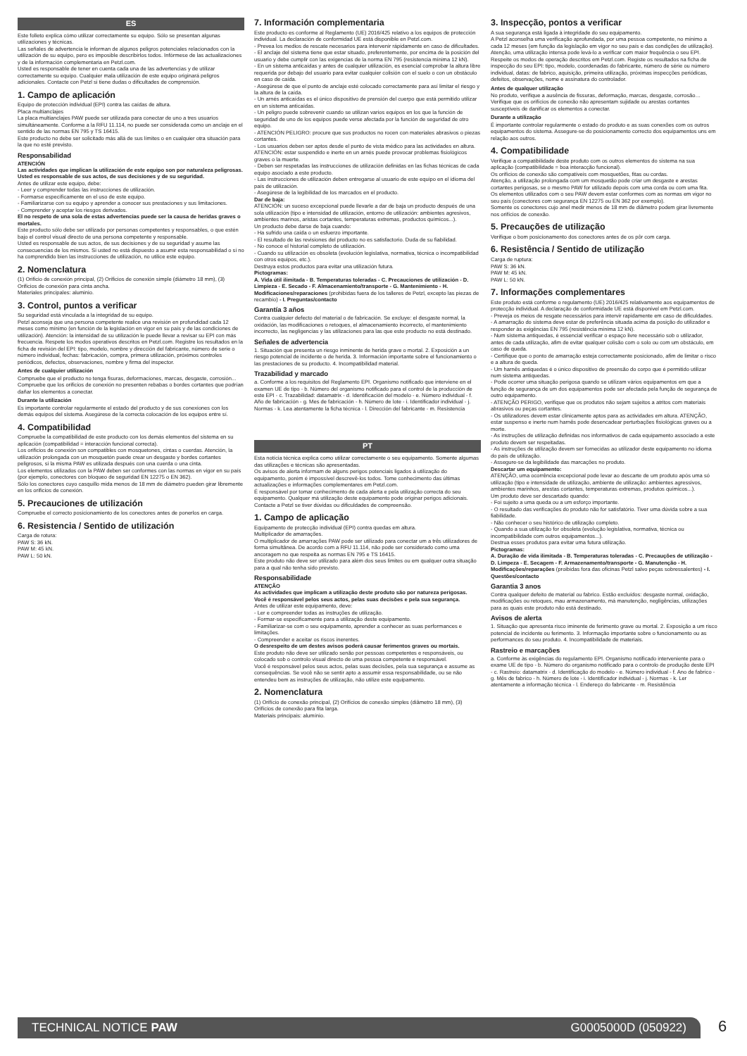ES
Este folleto explica cómo utilizar correctamente su equipo. Sólo se presentan algunas utilizaciones y técnicas.
Las señales de advertencia le informan de algunos peligros potenciales relacionados con la utilización de su equipo, pero es imposible describirlos todos. Infórmese de las actualizaciones y de la información complementaria en Petzl.com.
Usted es responsable de tener en cuenta cada una de las advertencias y de utilizar correctamente su equipo. Cualquier mala utilización de este equipo originará peligros adicionales. Contacte con Petzl si tiene dudas o dificultades de comprensión.
1. Campo de aplicación
Equipo de protección individual (EPI) contra las caídas de altura.
Placa multianclajes
La placa multianclajes PAW puede ser utilizada para conectar de uno a tres usuarios simultáneamente. Conforme a la RFU 11.114, no puede ser considerada como un anclaje en el sentido de las normas EN 795 y TS 16415.
Este producto no debe ser solicitado más allá de sus límites o en cualquier otra situación para la que no esté previsto.
Responsabilidad
ATENCIÓN
Las actividades que implican la utilización de este equipo son por naturaleza peligrosas.
Usted es responsable de sus actos, de sus decisiones y de su seguridad.
Antes de utilizar este equipo, debe:
- Leer y comprender todas las instrucciones de utilización.
- Formarse específicamente en el uso de este equipo.
- Familiarizarse con su equipo y aprender a conocer sus prestaciones y sus limitaciones.
- Comprender y aceptar los riesgos derivados.
El no respeto de una sola de estas advertencias puede ser la causa de heridas graves o mortales.
Este producto sólo debe ser utilizado por personas competentes y responsables, o que estén bajo el control visual directo de una persona competente y responsable.
Usted es responsable de sus actos, de sus decisiones y de su seguridad y asume las consecuencias de los mismos. Si usted no está dispuesto a asumir esta responsabilidad o si no ha comprendido bien las instrucciones de utilización, no utilice este equipo.
2. Nomenclatura
(1) Orificio de conexión principal, (2) Orificios de conexión simple (diámetro 18 mm), (3) Orificios de conexión para cinta ancha.
Materiales principales: aluminio.
3. Control, puntos a verificar
Su seguridad está vinculada a la integridad de su equipo.
Petzl aconseja que una persona competente realice una revisión en profundidad cada 12 meses como mínimo (en función de la legislación en vigor en su país y de las condiciones de utilización). Atención: la intensidad de su utilización le puede llevar a revisar su EPI con más frecuencia. Respete los modos operativos descritos en Petzl.com. Registre los resultados en la ficha de revisión del EPI: tipo, modelo, nombre y dirección del fabricante, número de serie o número individual, fechas: fabricación, compra, primera utilización, próximos controles periódicos, defectos, observaciones, nombre y firma del inspector.
Antes de cualquier utilización
Compruebe que el producto no tenga fisuras, deformaciones, marcas, desgaste, corrosión...
Compruebe que los orificios de conexión no presenten rebabas o bordes cortantes que podrían dañar los elementos a conectar.
Durante la utilización
Es importante controlar regularmente el estado del producto y de sus conexiones con los demás equipos del sistema. Asegúrese de la correcta colocación de los equipos entre sí.
4. Compatibilidad
Compruebe la compatibilidad de este producto con los demás elementos del sistema en su aplicación (compatibilidad = interacción funcional correcta).
Los orificios de conexión son compatibles con mosquetones, cintas o cuerdas. Atención, la utilización prolongada con un mosquetón puede crear un desgaste y bordes cortantes peligrosos, si la misma PAW es utilizada después con una cuerda o una cinta.
Los elementos utilizados con la PAW deben ser conformes con las normas en vigor en su país (por ejemplo, conectores con bloqueo de seguridad EN 12275 o EN 362).
Sólo los conectores cuyo casquillo mida menos de 18 mm de diámetro pueden girar libremente en los orificios de conexión.
5. Precauciones de utilización
Compruebe el correcto posicionamiento de los conectores antes de ponerlos en carga.
6. Resistencia / Sentido de utilización
Carga de rotura:
PAW S: 36 kN.
PAW M: 45 kN.
PAW L: 50 kN.
7. Información complementaria
Este producto es conforme al Reglamento (UE) 2016/425 relativo a los equipos de protección individual. La declaración de conformidad UE está disponible en Petzl.com.
- Prevea los medios de rescate necesarios para intervenir rápidamente en caso de dificultades.
- El anclaje del sistema tiene que estar situado, preferentemente, por encima de la posición del usuario y debe cumplir con las exigencias de la norma EN 795 (resistencia mínima 12 kN).
- En un sistema anticaídas y antes de cualquier utilización, es esencial comprobar la altura libre requerida por debajo del usuario para evitar cualquier colisión con el suelo o con un obstáculo en caso de caída.
- Asegúrese de que el punto de anclaje esté colocado correctamente para así limitar el riesgo y la altura de la caída.
- Un arnés anticaídas es el único dispositivo de prensión del cuerpo que está permitido utilizar en un sistema anticaídas.
- Un peligro puede sobrevenir cuando se utilizan varios equipos en los que la función de seguridad de uno de los equipos puede verse afectada por la función de seguridad de otro equipo.
- ATENCIÓN PELIGRO: procure que sus productos no rocen con materiales abrasivos o piezas cortantes.
- Los usuarios deben ser aptos desde el punto de vista médico para las actividades en altura. ATENCIÓN: estar suspendido e inerte en un arnés puede provocar problemas fisiológicos graves o la muerte.
- Deben ser respetadas las instrucciones de utilización definidas en las fichas técnicas de cada equipo asociado a este producto.
- Las instrucciones de utilización deben entregarse al usuario de este equipo en el idioma del país de utilización.
- Asegúrese de la legibilidad de los marcados en el producto.
Dar de baja:
ATENCIÓN: un suceso excepcional puede llevarle a dar de baja un producto después de una sola utilización (tipo e intensidad de utilización, entorno de utilización: ambientes agresivos, ambientes marinos, aristas cortantes, temperaturas extremas, productos químicos...).
Un producto debe darse de baja cuando:
- Ha sufrido una caída o un esfuerzo importante.
- El resultado de las revisiones del producto no es satisfactorio. Duda de su fiabilidad.
- No conoce el historial completo de utilización.
- Cuando su utilización es obsoleta (evolución legislativa, normativa, técnica o incompatibilidad con otros equipos, etc.).
Destruya estos productos para evitar una utilización futura.
Pictogramas:
A. Vida útil ilimitada - B. Temperaturas toleradas - C. Precauciones de utilización - D. Limpieza - E. Secado - F. Almacenamiento/transporte - G. Mantenimiento - H. Modificaciones/reparaciones (prohibidas fuera de los talleres de Petzl, excepto las piezas de recambio) - I. Preguntas/contacto
Garantía 3 años
Contra cualquier defecto del material o de fabricación. Se excluye: el desgaste normal, la oxidación, las modificaciones o retoques, el almacenamiento incorrecto, el mantenimiento incorrecto, las negligencias y las utilizaciones para las que este producto no está destinado.
Señales de advertencia
1. Situación que presenta un riesgo inminente de herida grave o mortal. 2. Exposición a un riesgo potencial de incidente o de herida. 3. Información importante sobre el funcionamiento o las prestaciones de su producto. 4. Incompatibilidad material.
Trazabilidad y marcado
a. Conforme a los requisitos del Reglamento EPI. Organismo notificado que interviene en el examen UE de tipo - b. Número del organismo notificado para el control de la producción de este EPI - c. Trazabilidad: datamatrix - d. Identificación del modelo - e. Número individual - f. Año de fabricación - g. Mes de fabricación - h. Número de lote - i. Identificador individual - j. Normas - k. Lea atentamente la ficha técnica - l. Dirección del fabricante - m. Resistencia
PT
Esta notícia técnica explica como utilizar correctamente o seu equipamento. Somente algumas das utilizações e técnicas são apresentadas.
Os avisos de alerta informam de alguns perigos potenciais ligados à utilização do equipamento, porém é impossível descrevê-los todos. Tome conhecimento das últimas actualizações e informações complementares em Petzl.com.
É responsável por tomar conhecimento de cada alerta e pela utilização correcta do seu equipamento. Qualquer má utilização deste equipamento pode originar perigos adicionais. Contacte a Petzl se tiver dúvidas ou dificuldades de compreensão.
1. Campo de aplicação
Equipamento de protecção individual (EPI) contra quedas em altura.
Multiplicador de amarrações.
O multiplicador de amarrações PAW pode ser utilizado para conectar um a três utilizadores de forma simultânea. De acordo com a RFU 11.114, não pode ser considerado como uma ancoragem no que respeita as normas EN 795 e TS 16415.
Este produto não deve ser utilizado para além dos seus limites ou em qualquer outra situação para a qual não tenha sido previsto.
Responsabilidade
ATENÇÃO
As actividades que implicam a utilização deste produto são por natureza perigosas.
Você é responsável pelos seus actos, pelas suas decisões e pela sua segurança.
Antes de utilizar este equipamento, deve:
- Ler e compreender todas as instruções de utilização.
- Formar-se especificamente para a utilização deste equipamento.
- Familiarizar-se com o seu equipamento, aprender a conhecer as suas performances e limitações.
- Compreender e aceitar os riscos inerentes.
O desrespeito de um destes avisos poderá causar ferimentos graves ou mortais.
Este produto não deve ser utilizado senão por pessoas competentes e responsáveis, ou colocado sob o controlo visual directo de uma pessoa competente e responsável.
Você é responsável pelos seus actos, pelas suas decisões, pela sua segurança e assume as consequências. Se você não se sentir apto a assumir essa responsabilidade, ou se não entendeu bem as instruções de utilização, não utilize este equipamento.
2. Nomenclatura
(1) Orifício de conexão principal, (2) Orifícios de conexão simples (diâmetro 18 mm), (3) Orifícios de conexão para fita larga.
Materiais principais: alumínio.
3. Inspecção, pontos a verificar
A sua segurança está ligada à integridade do seu equipamento.
A Petzl aconselha uma verificação aprofundada, por uma pessoa competente, no mínimo a cada 12 meses (em função da legislação em vigor no seu país e das condições de utilização). Atenção, uma utilização intensa pode levá-lo a verificar com maior frequência o seu EPI. Respeite os modos de operação descritos em Petzl.com. Registe os resultados na ficha de inspecção do seu EPI: tipo, modelo, coordenadas do fabricante, número de série ou número individual, datas: de fabrico, aquisição, primeira utilização, próximas inspecções periódicas, defeitos, observações, nome e assinatura do controlador.
Antes de qualquer utilização
No produto, verifique a ausência de fissuras, deformação, marcas, desgaste, corrosão…
Verifique que os orifícios de conexão não apresentam sujidade ou arestas cortantes susceptíveis de danificar os elementos a conectar.
Durante a utilização
É importante controlar regularmente o estado do produto e as suas conexões com os outros equipamentos do sistema. Assegure-se do posicionamento correcto dos equipamentos uns em relação aos outros.
4. Compatibilidade
Verifique a compatibilidade deste produto com os outros elementos do sistema na sua aplicação (compatibilidade = boa interacção funcional).
Os orifícios de conexão são compatíveis com mosquetões, fitas ou cordas.
Atenção, a utilização prolongada com um mosquetão pode criar um desgaste e arestas cortantes perigosas, se o mesmo PAW for utilizado depois com uma corda ou com uma fita.
Os elementos utilizados com o seu PAW devem estar conformes com as normas em vigor no seu país (conectores com segurança EN 12275 ou EN 362 por exemplo).
Somente os conectores cujo anel medir menos de 18 mm de diâmetro podem girar livremente nos orifícios de conexão.
5. Precauções de utilização
Verifique o bom posicionamento dos conectores antes de os pôr com carga.
6. Resistência / Sentido de utilização
Carga de ruptura:
PAW S: 36 kN.
PAW M: 45 kN.
PAW L: 50 kN.
7. Informações complementares
Este produto está conforme o regulamento (UE) 2016/425 relativamente aos equipamentos de protecção individual. A declaração de conformidade UE está disponível em Petzl.com.
- Preveja os meios de resgate necessários para intervir rapidamente em caso de dificuldades.
- A amarração do sistema deve estar de preferência situada acima da posição do utilizador e responder às exigências EN 795 (resistência mínima 12 kN).
- Num sistema antiquedas, é essencial verificar o espaço livre necessário sob o utilizador, antes de cada utilização, afim de evitar qualquer colisão com o solo ou com um obstáculo, em caso de queda.
- Certifique que o ponto de amarração esteja correctamente posicionado, afim de limitar o risco e a altura de queda.
- Um harnês antiquedas é o único dispositivo de preensão do corpo que é permitido utilizar num sistema antiquedas.
- Pode ocorrer uma situação perigosa quando se utilizam vários equipamentos em que a função de segurança de um dos equipamentos pode ser afectada pela função de segurança de outro equipamento.
- ATENÇÃO PERIGO, verifique que os produtos não sejam sujeitos a atritos com materiais abrasivos ou peças cortantes.
- Os utilizadores devem estar clinicamente aptos para as actividades em altura. ATENÇÃO, estar suspenso e inerte num harnês pode desencadear perturbações fisiológicas graves ou a morte.
- As instruções de utilização definidas nos informativos de cada equipamento associado a este produto devem ser respeitadas.
- As instruções de utilização devem ser fornecidas ao utilizador deste equipamento no idioma do país de utilização.
- Assegure-se da legibilidade das marcações no produto.
Descartar um equipamento:
ATENÇÃO, uma ocorrência excepcional pode levar ao descarte de um produto após uma só utilização (tipo e intensidade de utilização, ambiente de utilização: ambientes agressivos, ambientes marinhos, arestas cortantes, temperaturas extremas, produtos químicos...).
Um produto deve ser descartado quando:
- Foi sujeito a uma queda ou a um esforço importante.
- O resultado das verificações do produto não for satisfatório. Tiver uma dúvida sobre a sua fiabilidade.
- Não conhecer o seu histórico de utilização completo.
- Quando a sua utilização for obsoleta (evolução legislativa, normativa, técnica ou incompatibilidade com outros equipamentos...).
Destrua esses produtos para evitar uma futura utilização.
Pictogramas:
A. Duração de vida ilimitada - B. Temperaturas toleradas - C. Precauções de utilização - D. Limpeza - E. Secagem - F. Armazenamento/transporte - G. Manutenção - H. Modificações/reparações (proibidas fora das oficinas Petzl salvo peças sobressalentes) - I. Questões/contacto
Garantia 3 anos
Contra qualquer defeito de material ou fabrico. Estão excluídos: desgaste normal, oxidação, modificações ou retoques, mau armazenamento, má manutenção, negligências, utilizações para as quais este produto não está destinado.
Avisos de alerta
1. Situação que apresenta risco iminente de ferimento grave ou mortal. 2. Exposição a um risco potencial de incidente ou ferimento. 3. Informação importante sobre o funcionamento ou as performances do seu produto. 4. Incompatibilidade de materiais.
Rastreio e marcações
a. Conforme às exigências do regulamento EPI. Organismo notificado interveniente para o exame UE de tipo - b. Número do organismo notificado para o controlo de produção deste EPI - c. Rastreio: datamatrix - d. Identificação do modelo - e. Número individual - f. Ano de fabrico - g. Mês de fabrico - h. Número de lote - i. Identificador individual - j. Normas - k. Ler atentamente a informação técnica - l. Endereço do fabricante - m. Resistência
TECHNICAL NOTICE PAW G0005000D (050922) 6